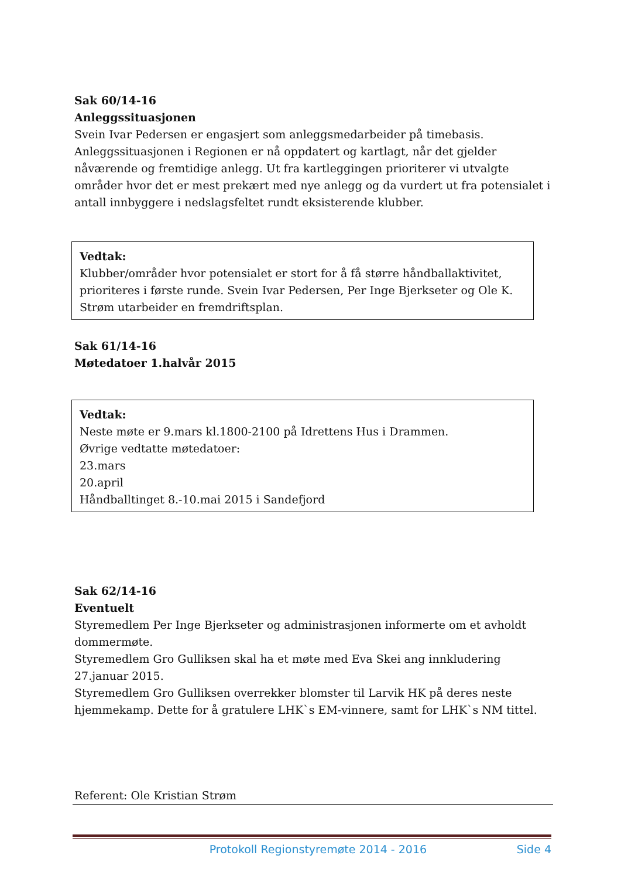Sak 60/14-16
Anleggssituasjonen
Svein Ivar Pedersen er engasjert som anleggsmedarbeider på timebasis. Anleggssituasjonen i Regionen er nå oppdatert og kartlagt, når det gjelder nåværende og fremtidige anlegg. Ut fra kartleggingen prioriterer vi utvalgte områder hvor det er mest prekært med nye anlegg og da vurdert ut fra potensialet i antall innbyggere i nedslagsfeltet rundt eksisterende klubber.
Vedtak:
Klubber/områder hvor potensialet er stort for å få større håndballaktivitet, prioriteres i første runde. Svein Ivar Pedersen, Per Inge Bjerkseter og Ole K. Strøm utarbeider en fremdriftsplan.
Sak 61/14-16
Møtedatoer 1.halvår 2015
Vedtak:
Neste møte er 9.mars kl.1800-2100 på Idrettens Hus i Drammen.
Øvrige vedtatte møtedatoer:
23.mars
20.april
Håndballtinget 8.-10.mai 2015 i Sandefjord
Sak 62/14-16
Eventuelt
Styremedlem Per Inge Bjerkseter og administrasjonen informerte om et avholdt dommermøte.
Styremedlem Gro Gulliksen skal ha et møte med Eva Skei ang innkludering 27.januar 2015.
Styremedlem Gro Gulliksen overrekker blomster til Larvik HK på deres neste hjemmekamp. Dette for å gratulere LHK`s EM-vinnere, samt for LHK`s NM tittel.
Referent: Ole Kristian Strøm
Protokoll Regionstyremøte 2014 - 2016 Side 4